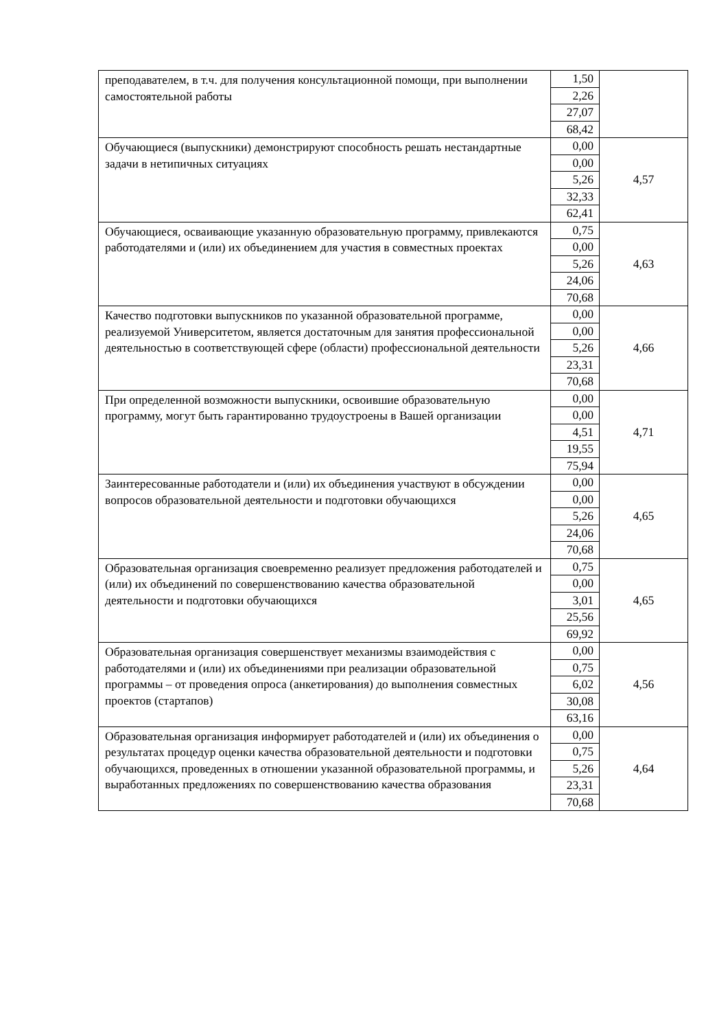| преподавателем, в т.ч. для получения консультационной помощи, при выполнении самостоятельной работы | 1,50 | |
| | 2,26 | |
| | 27,07 | |
| | 68,42 | |
| Обучающиеся (выпускники) демонстрируют способность решать нестандартные задачи в нетипичных ситуациях | 0,00 | 4,57 |
| | 0,00 | |
| | 5,26 | |
| | 32,33 | |
| | 62,41 | |
| Обучающиеся, осваивающие указанную образовательную программу, привлекаются работодателями и (или) их объединением для участия в совместных проектах | 0,75 | 4,63 |
| | 0,00 | |
| | 5,26 | |
| | 24,06 | |
| | 70,68 | |
| Качество подготовки выпускников по указанной образовательной программе, реализуемой Университетом, является достаточным для занятия профессиональной деятельностью в соответствующей сфере (области) профессиональной деятельности | 0,00 | 4,66 |
| | 0,00 | |
| | 5,26 | |
| | 23,31 | |
| | 70,68 | |
| При определенной возможности выпускники, освоившие образовательную программу, могут быть гарантированно трудоустроены в Вашей организации | 0,00 | 4,71 |
| | 0,00 | |
| | 4,51 | |
| | 19,55 | |
| | 75,94 | |
| Заинтересованные работодатели и (или) их объединения участвуют в обсуждении вопросов образовательной деятельности и подготовки обучающихся | 0,00 | 4,65 |
| | 0,00 | |
| | 5,26 | |
| | 24,06 | |
| | 70,68 | |
| Образовательная организация своевременно реализует предложения работодателей и (или) их объединений по совершенствованию качества образовательной деятельности и подготовки обучающихся | 0,75 | 4,65 |
| | 0,00 | |
| | 3,01 | |
| | 25,56 | |
| | 69,92 | |
| Образовательная организация совершенствует механизмы взаимодействия с работодателями и (или) их объединениями при реализации образовательной программы – от проведения опроса (анкетирования) до выполнения совместных проектов (стартапов) | 0,00 | 4,56 |
| | 0,75 | |
| | 6,02 | |
| | 30,08 | |
| | 63,16 | |
| Образовательная организация информирует работодателей и (или) их объединения о результатах процедур оценки качества образовательной деятельности и подготовки обучающихся, проведенных в отношении указанной образовательной программы, и выработанных предложениях по совершенствованию качества образования | 0,00 | 4,64 |
| | 0,75 | |
| | 5,26 | |
| | 23,31 | |
| | 70,68 | |